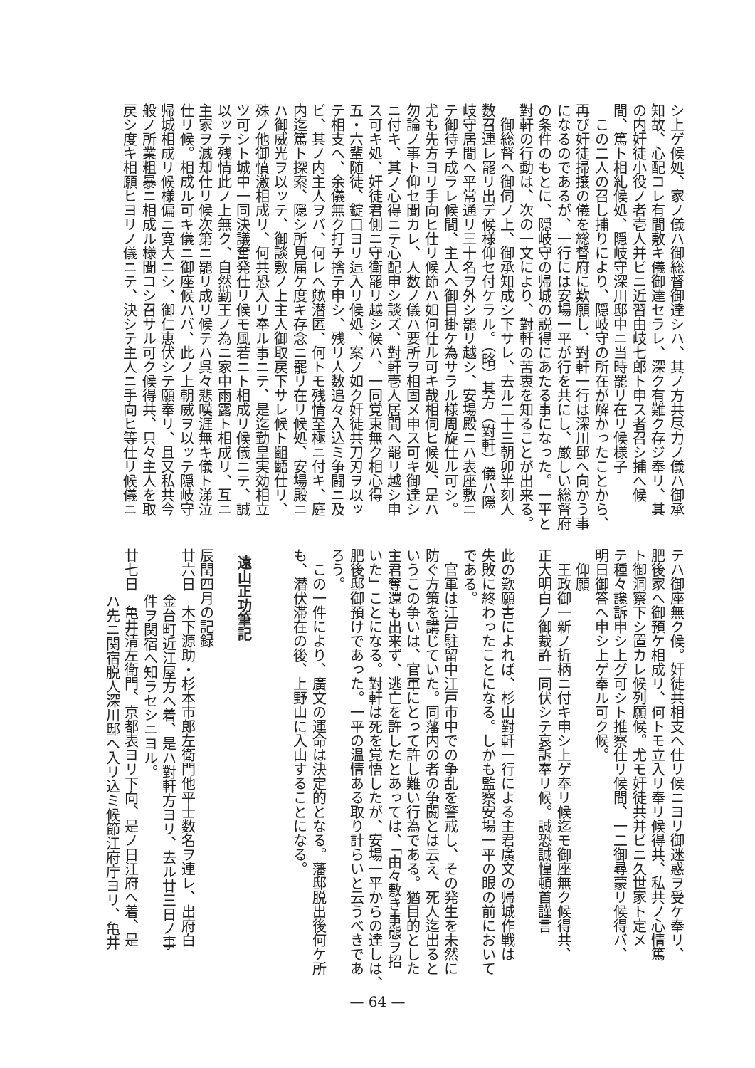シ上ゲ候処、家ノ儀ハ御総督御達シハ、其ノ方共尽力ノ儀ハ御承
知故、心配コレ有間敷キ儀御達セラレ、深ク有難ク存ジ奉リ、其
の内奸徒小役ノ者壱人并ビニ近習由岐七郎ト申ス者召シ捕へ候
間、篤ト相糺候処、隠岐守深川邸中ニ当時罷リ在リ候様子
この二人の召し捕りにより、隠岐守の所在が解かったことから、
再び奸徒掃攘の儀を総督府に歎願し、對軒一行は深川邸へ向かう事
になるのであるが、一行には安場一平が行を共にし、厳しい総督府
の条件のもとに、隠岐守の帰城の説得にあたる事になった。一平と
對軒の行動は、次の一文により、對軒の苦衷を知ることが出来る。
御総督へ御伺ノ上、御承知成シ下サレ、去ル二十三朝卯半刻人
数召連レ罷リ出デ候様仰セ付ケラル。（略）其方（對軒）儀ハ隠
岐守居間へ平常通リ三十名ヲ外シ罷リ越シ、安場殿ニハ表座敷ニ
テ御待チ成ラレ候間、主人へ御目掛ケ為サラル様周旋仕ル可シ。
尤も先方ヨリ手向ヒ仕リ候節ハ如何仕ル可キ哉相伺ヒ候処、是ハ
勿論ノ事ト仰セ聞カレ、人数ノ儀ハ要所ヲ相固メ申ス可キ御達シ
ニ付キ、其ノ心得ニテ心配申シ談ズ、對軒壱人居間へ罷リ越シ申
ス可キ処、奸徒君側ニ守衛罷リ越シ候ハ、一同覚束無ク相心得
五・六輩随徒、錠口ヨリ這入リ候処、案ノ如ク奸徒共刀刃ヲ以ッ
テ相支へ、余儀無ク打チ捨テ申シ、残リ人数追々入込ミ争闘ニ及
ビ、其ノ内主人ヲバ、何レへ歟潜匿、何トモ残情至極ニ付キ、庭
内迄篤ト探索、隠シ所見届ケ度キ存念ニ罷リ在リ候処、安場殿ニ
ハ御威光ヲ以ッテ、御談敷ノ上主人御取戻下サレ候ト齟齬仕リ、
殊ノ他御憤激相成リ、何共恐入リ奉ル事ニテ、是迄勤皇実効相立
ツ可シト城中一同決議奮発仕リ候モ風若ニト相成リ候儀ニテ、誠
以ッテ残情此ノ上無ク、自然勤王ノ為ニ家中雨露ト相成リ、互ニ
主家ヲ滅却仕リ候次第ニ罷リ成リ候テハ呉々悲嘆涯無キ儀ト涕泣
仕リ候。相成ル可キ儀ニ御座候ハバ、此ノ上朝威ヲ以ッテ隠岐守
帰城相成リ候様偏ニ寛大ニシ、御仁恵伏シテ願奉リ、且又私共今
般ノ所業粗暴ニ相成ル様聞コシ召サル可ク候得共、只々主人を取
戻シ度キ相願ヒヨリノ儀ニテ、決シテ主人ニ手向ヒ等仕リ候儀ニ
テハ御座無ク候。奸徒共相支へ仕リ候ニヨリ御迷惑ヲ受ケ奉リ、
肥後家へ御預ケ相成リ、何トモ立入リ奉リ候得共、私共ノ心情篤
ト御洞察下シ置カレ候列願候。尤モ奸徒共并ビニ久世家ト定メ
テ種々讒訴申シ上グ可シト推察仕リ候間、一二御尋蒙リ候得バ、
明日御答へ申シ上ゲ奉ル可ク候。
仰願
王政御一新ノ折柄ニ付キ申シ上ゲ奉リ候迄モ御座無ク候得共、
正大明白ノ御裁許一同伏シテ哀訴奉リ候。誠恐誠惶頓首謹言
此の歎願書によれば、杉山對軒一行による主君廣文の帰城作戦は
失敗に終わったことになる。しかも監察安場一平の眼の前において
である。
官軍は江戸駐留中江戸市中での争乱を警戒し、その発生を未然に
防ぐ方策を講じていた。同藩内の者の争闘とは云え、死人迄出ると
いうこの争いは、官軍にとって許し難い行為である。猶目的とした
主君奪還も出来ず、逃亡を許したとあっては、「由々敷き事態ヲ招
いた」ことになる。對軒は死を覚悟したが、安場一平からの達しは、
肥後邸御預けであった。一平の温情ある取り計らいと云うべきであ
ろう。
この一件により、廣文の運命は決定的となる。藩邸脱出後何ケ所
も、潜伏滞在の後、上野山に入山することになる。
遠山正功筆記
辰閏四月の記録
廿六日　木下源助・杉本市郎左衛門他平士数名ヲ連レ、出府白
金台町近江屋方へ着、是ハ對軒方ヨリ、去ル廿三日ノ事
件ヲ関宿へ知ラセシニヨル。
廿七日　亀井清左衛門、京都表ヨリ下向、是ノ日江府へ着、是
ハ先ニ関宿脱人深川邸へ入リ込ミ候節江府庁ヨリ、亀井
— 64 —